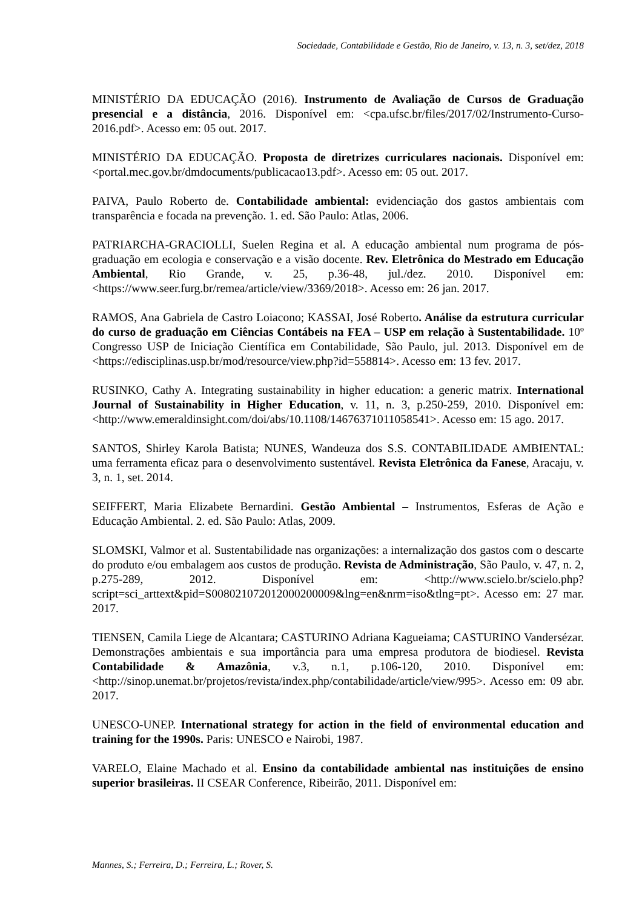Sociedade, Contabilidade e Gestão, Rio de Janeiro, v. 13, n. 3, set/dez, 2018
MINISTÉRIO DA EDUCAÇÃO (2016). Instrumento de Avaliação de Cursos de Graduação presencial e a distância, 2016. Disponível em: <cpa.ufsc.br/files/2017/02/Instrumento-Curso-2016.pdf>. Acesso em: 05 out. 2017.
MINISTÉRIO DA EDUCAÇÃO. Proposta de diretrizes curriculares nacionais. Disponível em: <portal.mec.gov.br/dmdocuments/publicacao13.pdf>. Acesso em: 05 out. 2017.
PAIVA, Paulo Roberto de. Contabilidade ambiental: evidenciação dos gastos ambientais com transparência e focada na prevenção. 1. ed. São Paulo: Atlas, 2006.
PATRIARCHA-GRACIOLLI, Suelen Regina et al. A educação ambiental num programa de pós-graduação em ecologia e conservação e a visão docente. Rev. Eletrônica do Mestrado em Educação Ambiental, Rio Grande, v. 25, p.36-48, jul./dez. 2010. Disponível em: <https://www.seer.furg.br/remea/article/view/3369/2018>. Acesso em: 26 jan. 2017.
RAMOS, Ana Gabriela de Castro Loiacono; KASSAI, José Roberto. Análise da estrutura curricular do curso de graduação em Ciências Contábeis na FEA – USP em relação à Sustentabilidade. 10º Congresso USP de Iniciação Científica em Contabilidade, São Paulo, jul. 2013. Disponível em de <https://edisciplinas.usp.br/mod/resource/view.php?id=558814>. Acesso em: 13 fev. 2017.
RUSINKO, Cathy A. Integrating sustainability in higher education: a generic matrix. International Journal of Sustainability in Higher Education, v. 11, n. 3, p.250-259, 2010. Disponível em: <http://www.emeraldinsight.com/doi/abs/10.1108/14676371011058541>. Acesso em: 15 ago. 2017.
SANTOS, Shirley Karola Batista; NUNES, Wandeuza dos S.S. CONTABILIDADE AMBIENTAL: uma ferramenta eficaz para o desenvolvimento sustentável. Revista Eletrônica da Fanese, Aracaju, v. 3, n. 1, set. 2014.
SEIFFERT, Maria Elizabete Bernardini. Gestão Ambiental – Instrumentos, Esferas de Ação e Educação Ambiental. 2. ed. São Paulo: Atlas, 2009.
SLOMSKI, Valmor et al. Sustentabilidade nas organizações: a internalização dos gastos com o descarte do produto e/ou embalagem aos custos de produção. Revista de Administração, São Paulo, v. 47, n. 2, p.275-289, 2012. Disponível em: <http://www.scielo.br/scielo.php?script=sci_arttext&pid=S008021072012000200009&lng=en&nrm=iso&tlng=pt>. Acesso em: 27 mar. 2017.
TIENSEN, Camila Liege de Alcantara; CASTURINO Adriana Kagueiama; CASTURINO Vandersézar. Demonstrações ambientais e sua importância para uma empresa produtora de biodiesel. Revista Contabilidade & Amazônia, v.3, n.1, p.106-120, 2010. Disponível em: <http://sinop.unemat.br/projetos/revista/index.php/contabilidade/article/view/995>. Acesso em: 09 abr. 2017.
UNESCO-UNEP. International strategy for action in the field of environmental education and training for the 1990s. Paris: UNESCO e Nairobi, 1987.
VARELO, Elaine Machado et al. Ensino da contabilidade ambiental nas instituições de ensino superior brasileiras. II CSEAR Conference, Ribeirão, 2011. Disponível em:
Mannes, S.; Ferreira, D.; Ferreira, L.; Rover, S.